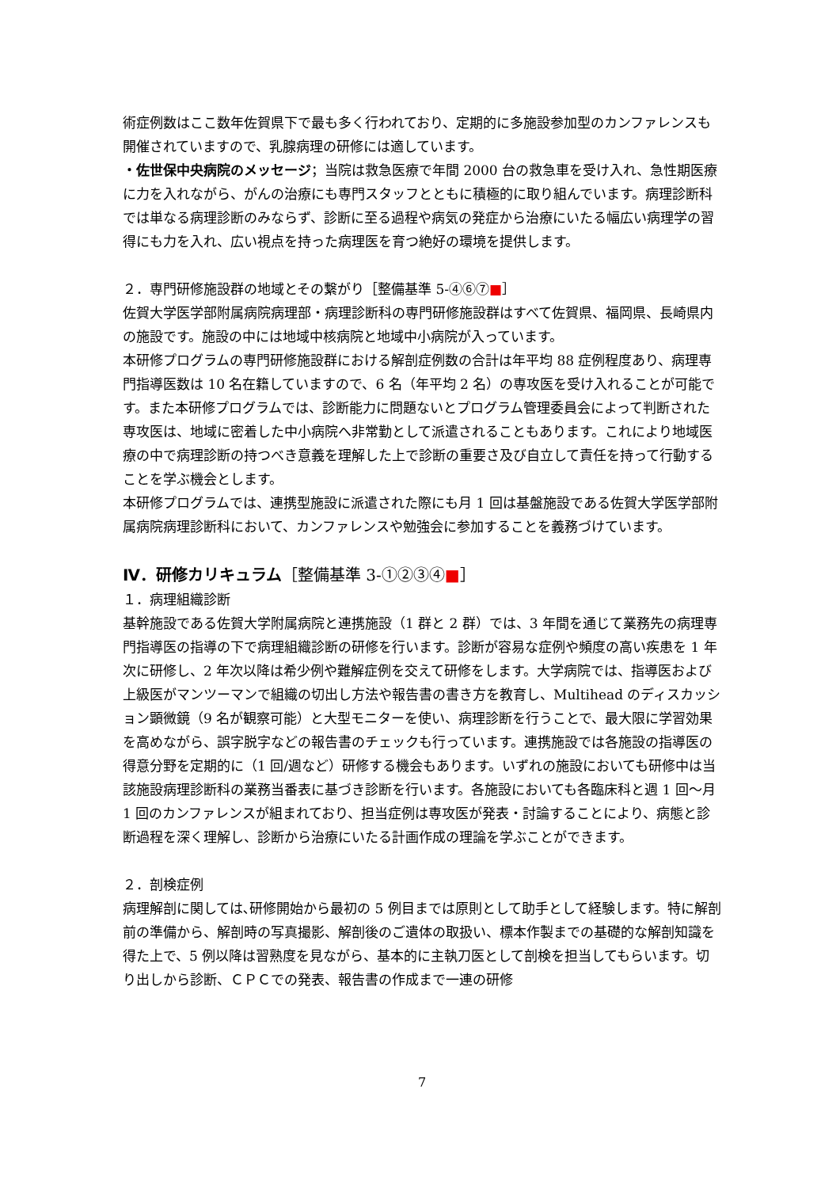術症例数はここ数年佐賀県下で最も多く行われており、定期的に多施設参加型のカンファレンスも開催されていますので、乳腺病理の研修には適しています。
・佐世保中央病院のメッセージ；当院は救急医療で年間 2000 台の救急車を受け入れ、急性期医療に力を入れながら、がんの治療にも専門スタッフとともに積極的に取り組んでいます。病理診断科では単なる病理診断のみならず、診断に至る過程や病気の発症から治療にいたる幅広い病理学の習得にも力を入れ、広い視点を持った病理医を育つ絶好の環境を提供します。
２．専門研修施設群の地域とその繋がり［整備基準 5-④⑥⑦■］
佐賀大学医学部附属病院病理部・病理診断科の専門研修施設群はすべて佐賀県、福岡県、長崎県内の施設です。施設の中には地域中核病院と地域中小病院が入っています。
本研修プログラムの専門研修施設群における解剖症例数の合計は年平均 88 症例程度あり、病理専門指導医数は 10 名在籍していますので、6 名（年平均 2 名）の専攻医を受け入れることが可能です。また本研修プログラムでは、診断能力に問題ないとプログラム管理委員会によって判断された専攻医は、地域に密着した中小病院へ非常勤として派遣されることもあります。これにより地域医療の中で病理診断の持つべき意義を理解した上で診断の重要さ及び自立して責任を持って行動することを学ぶ機会とします。
本研修プログラムでは、連携型施設に派遣された際にも月 1 回は基盤施設である佐賀大学医学部附属病院病理診断科において、カンファレンスや勉強会に参加することを義務づけています。
Ⅳ．研修カリキュラム［整備基準 3-①②③④■］
１．病理組織診断
基幹施設である佐賀大学附属病院と連携施設（1 群と 2 群）では、3 年間を通じて業務先の病理専門指導医の指導の下で病理組織診断の研修を行います。診断が容易な症例や頻度の高い疾患を 1 年次に研修し、2 年次以降は希少例や難解症例を交えて研修をします。大学病院では、指導医および上級医がマンツーマンで組織の切出し方法や報告書の書き方を教育し、Multihead のディスカッション顕微鏡（9 名が観察可能）と大型モニターを使い、病理診断を行うことで、最大限に学習効果を高めながら、誤字脱字などの報告書のチェックも行っています。連携施設では各施設の指導医の得意分野を定期的に（1 回/週など）研修する機会もあります。いずれの施設においても研修中は当該施設病理診断科の業務当番表に基づき診断を行います。各施設においても各臨床科と週 1 回～月 1 回のカンファレンスが組まれており、担当症例は専攻医が発表・討論することにより、病態と診断過程を深く理解し、診断から治療にいたる計画作成の理論を学ぶことができます。
２．剖検症例
病理解剖に関しては､研修開始から最初の 5 例目までは原則として助手として経験します。特に解剖前の準備から、解剖時の写真撮影、解剖後のご遺体の取扱い、標本作製までの基礎的な解剖知識を得た上で、5 例以降は習熟度を見ながら、基本的に主執刀医として剖検を担当してもらいます。切り出しから診断、ＣＰＣでの発表、報告書の作成まで一連の研修
7